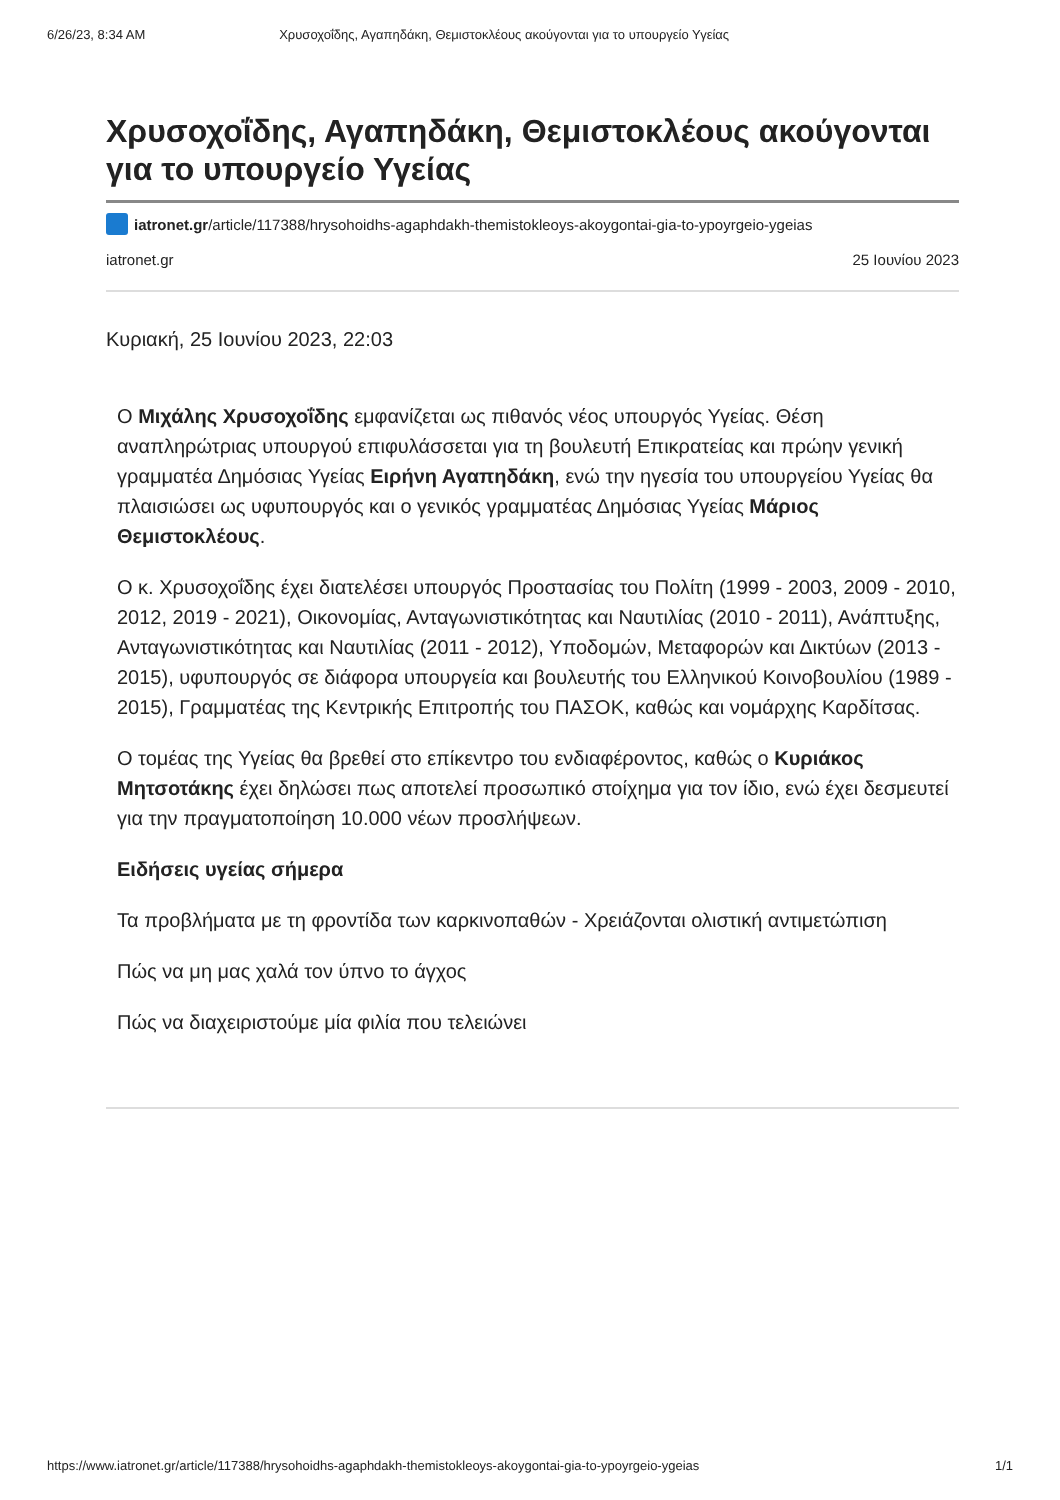6/26/23, 8:34 AM Χρυσοχοΐδης, Αγαπηδάκη, Θεμιστοκλέους ακούγονται για το υπουργείο Υγείας
Χρυσοχοΐδης, Αγαπηδάκη, Θεμιστοκλέους ακούγονται για το υπουργείο Υγείας
iatronet.gr /article/117388/hrysohoidhs-agaphdakh-themistokleoys-akoygontai-gia-to-ypoyrgeio-ygeias
iatronet.gr 25 Ιουνίου 2023
Κυριακή, 25 Ιουνίου 2023, 22:03
Ο Μιχάλης Χρυσοχοΐδης εμφανίζεται ως πιθανός νέος υπουργός Υγείας. Θέση αναπληρώτριας υπουργού επιφυλάσσεται για τη βουλευτή Επικρατείας και πρώην γενική γραμματέα Δημόσιας Υγείας Ειρήνη Αγαπηδάκη, ενώ την ηγεσία του υπουργείου Υγείας θα πλαισιώσει ως υφυπουργός και ο γενικός γραμματέας Δημόσιας Υγείας Μάριος Θεμιστοκλέους.
Ο κ. Χρυσοχοΐδης έχει διατελέσει υπουργός Προστασίας του Πολίτη (1999 - 2003, 2009 - 2010, 2012, 2019 - 2021), Οικονομίας, Ανταγωνιστικότητας και Ναυτιλίας (2010 - 2011), Ανάπτυξης, Ανταγωνιστικότητας και Ναυτιλίας (2011 - 2012), Υποδομών, Μεταφορών και Δικτύων (2013 - 2015), υφυπουργός σε διάφορα υπουργεία και βουλευτής του Ελληνικού Κοινοβουλίου (1989 - 2015), Γραμματέας της Κεντρικής Επιτροπής του ΠΑΣΟΚ, καθώς και νομάρχης Καρδίτσας.
Ο τομέας της Υγείας θα βρεθεί στο επίκεντρο του ενδιαφέροντος, καθώς ο Κυριάκος Μητσοτάκης έχει δηλώσει πως αποτελεί προσωπικό στοίχημα για τον ίδιο, ενώ έχει δεσμευτεί για την πραγματοποίηση 10.000 νέων προσλήψεων.
Ειδήσεις υγείας σήμερα
Τα προβλήματα με τη φροντίδα των καρκινοπαθών - Χρειάζονται ολιστική αντιμετώπιση
Πώς να μη μας χαλά τον ύπνο το άγχος
Πώς να διαχειριστούμε μία φιλία που τελειώνει
https://www.iatronet.gr/article/117388/hrysohoidhs-agaphdakh-themistokleoys-akoygontai-gia-to-ypoyrgeio-ygeias 1/1